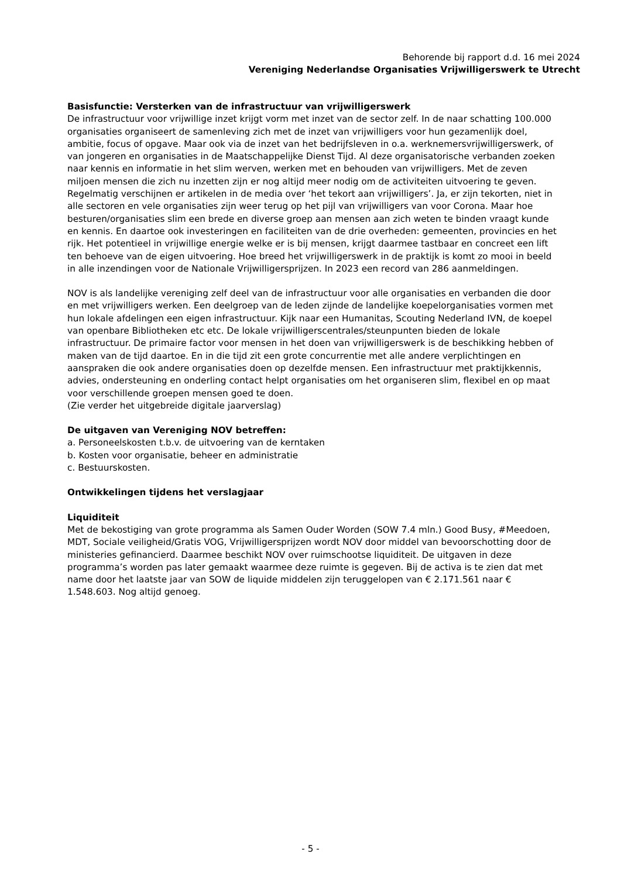Behorende bij rapport d.d. 16 mei 2024
Vereniging Nederlandse Organisaties Vrijwilligerswerk te Utrecht
Basisfunctie: Versterken van de infrastructuur van vrijwilligerswerk
De infrastructuur voor vrijwillige inzet krijgt vorm met inzet van de sector zelf. In de naar schatting 100.000 organisaties organiseert de samenleving zich met de inzet van vrijwilligers voor hun gezamenlijk doel, ambitie, focus of opgave. Maar ook via de inzet van het bedrijfsleven in o.a. werknemersvrijwilligerswerk, of van jongeren en organisaties in de Maatschappelijke Dienst Tijd. Al deze organisatorische verbanden zoeken naar kennis en informatie in het slim werven, werken met en behouden van vrijwilligers. Met de zeven miljoen mensen die zich nu inzetten zijn er nog altijd meer nodig om de activiteiten uitvoering te geven. Regelmatig verschijnen er artikelen in de media over ‘het tekort aan vrijwilligers’. Ja, er zijn tekorten, niet in alle sectoren en vele organisaties zijn weer terug op het pijl van vrijwilligers van voor Corona. Maar hoe besturen/organisaties slim een brede en diverse groep aan mensen aan zich weten te binden vraagt kunde en kennis. En daartoe ook investeringen en faciliteiten van de drie overheden: gemeenten, provincies en het rijk. Het potentieel in vrijwillige energie welke er is bij mensen, krijgt daarmee tastbaar en concreet een lift ten behoeve van de eigen uitvoering. Hoe breed het vrijwilligerswerk in de praktijk is komt zo mooi in beeld in alle inzendingen voor de Nationale Vrijwilligersprijzen. In 2023 een record van 286 aanmeldingen.
NOV is als landelijke vereniging zelf deel van de infrastructuur voor alle organisaties en verbanden die door en met vrijwilligers werken. Een deelgroep van de leden zijnde de landelijke koepelorganisaties vormen met hun lokale afdelingen een eigen infrastructuur. Kijk naar een Humanitas, Scouting Nederland IVN, de koepel van openbare Bibliotheken etc etc. De lokale vrijwilligerscentrales/steunpunten bieden de lokale infrastructuur. De primaire factor voor mensen in het doen van vrijwilligerswerk is de beschikking hebben of maken van de tijd daartoe. En in die tijd zit een grote concurrentie met alle andere verplichtingen en aanspraken die ook andere organisaties doen op dezelfde mensen. Een infrastructuur met praktijkkennis, advies, ondersteuning en onderling contact helpt organisaties om het organiseren slim, flexibel en op maat voor verschillende groepen mensen goed te doen.
(Zie verder het uitgebreide digitale jaarverslag)
De uitgaven van Vereniging NOV betreffen:
a. Personeelskosten t.b.v. de uitvoering van de kerntaken
b. Kosten voor organisatie, beheer en administratie
c. Bestuurskosten.
Ontwikkelingen tijdens het verslagjaar
Liquiditeit
Met de bekostiging van grote programma als Samen Ouder Worden (SOW 7.4 mln.) Good Busy, #Meedoen, MDT, Sociale veiligheid/Gratis VOG, Vrijwilligersprijzen wordt NOV door middel van bevoorschotting door de ministeries gefinancierd. Daarmee beschikt NOV over ruimschootse liquiditeit. De uitgaven in deze programma’s worden pas later gemaakt waarmee deze ruimte is gegeven. Bij de activa is te zien dat met name door het laatste jaar van SOW de liquide middelen zijn teruggelopen van € 2.171.561 naar € 1.548.603. Nog altijd genoeg.
- 5 -